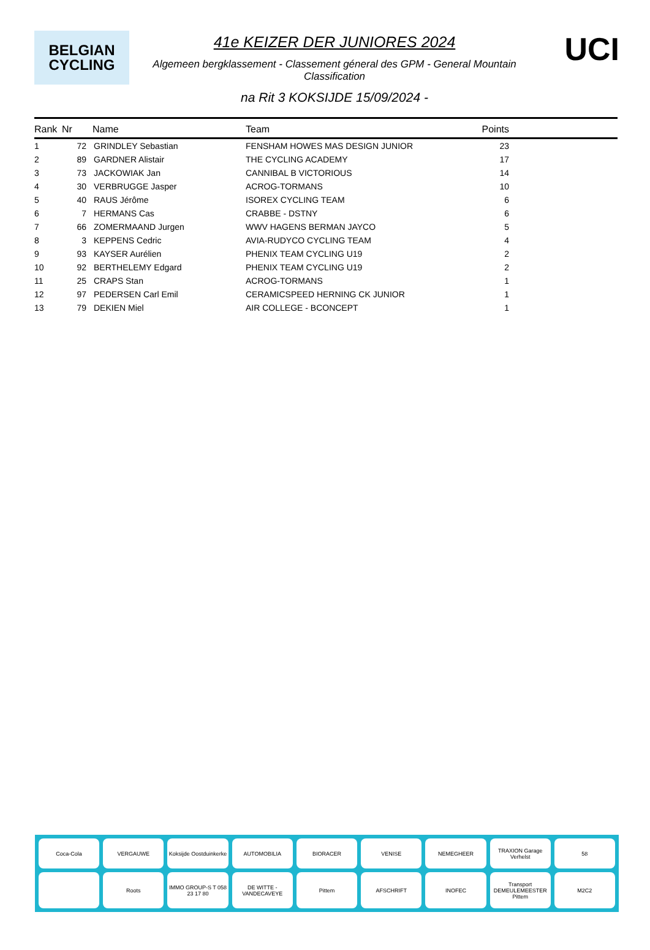BELGIAN
CYCLING
41e KEIZER DER JUNIORES 2024
Algemeen bergklassement - Classement géneral des GPM - General Mountain Classification
na Rit 3 KOKSIJDE 15/09/2024 -
UCI
| Rank | Nr | Name | Team | Points | |
| --- | --- | --- | --- | --- | --- |
| 1 | 72 | GRINDLEY Sebastian | FENSHAM HOWES MAS DESIGN JUNIOR | 23 | |
| 2 | 89 | GARDNER Alistair | THE CYCLING ACADEMY | 17 | |
| 3 | 73 | JACKOWIAK Jan | CANNIBAL B VICTORIOUS | 14 | |
| 4 | 30 | VERBRUGGE Jasper | ACROG-TORMANS | 10 | |
| 5 | 40 | RAUS Jérôme | ISOREX CYCLING TEAM | 6 | |
| 6 | 7 | HERMANS Cas | CRABBE - DSTNY | 6 | |
| 7 | 66 | ZOMERMAAND Jurgen | WWV HAGENS BERMAN JAYCO | 5 | |
| 8 | 3 | KEPPENS Cedric | AVIA-RUDYCO CYCLING TEAM | 4 | |
| 9 | 93 | KAYSER Aurélien | PHENIX TEAM CYCLING U19 | 2 | |
| 10 | 92 | BERTHELEMY Edgard | PHENIX TEAM CYCLING U19 | 2 | |
| 11 | 25 | CRAPS Stan | ACROG-TORMANS | 1 | |
| 12 | 97 | PEDERSEN Carl Emil | CERAMICSPEED HERNING CK JUNIOR | 1 | |
| 13 | 79 | DEKIEN Miel | AIR COLLEGE - BCONCEPT | 1 | |
Coca-Cola
VERGAUWE
Koksijde Oostduinkerke
AUTOMOBILIA
BIORACER
VENISE
NEMEGHEER
TRAXION Garage Verhelst
58
Roots
IMMO GROUP-S T 058 23 17 80
DE WITTE - VANDECAVEYE
Pittem
AFSCHRIFT
INOFEC
Transport DEMEULEMEESTER Pittem
M2C2